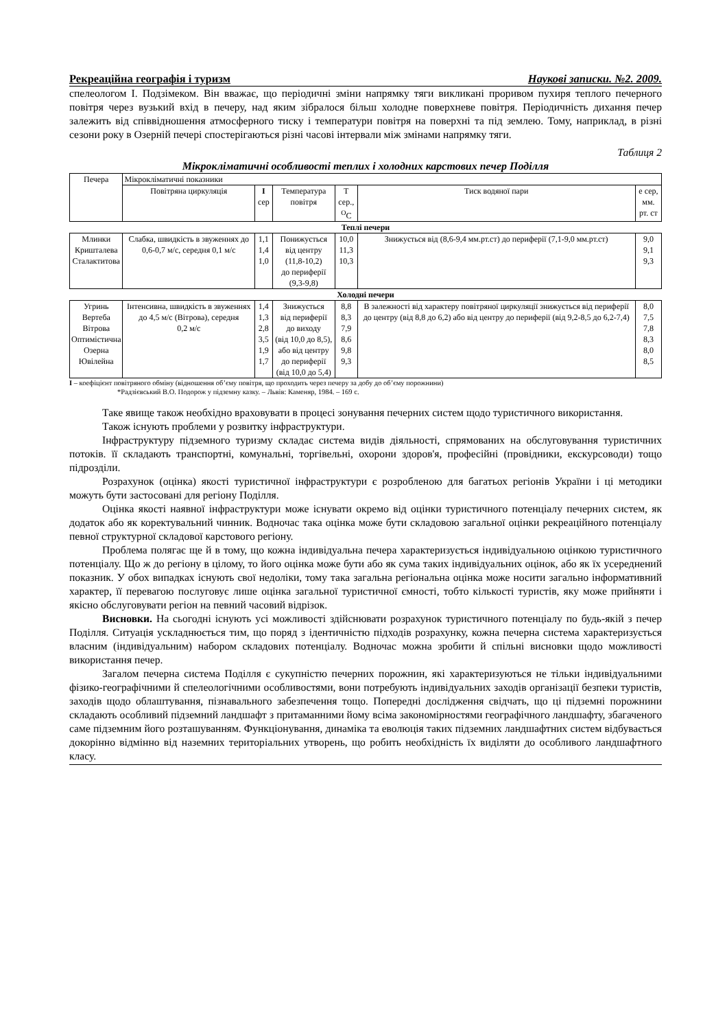Рекреаційна географія і туризм Наукові записки. №2. 2009.
спелеологом І. Подзімеком. Він вважає, що періодичні зміни напрямку тяги викликані проривом пухиря теплого печерного повітря через вузький вхід в печеру, над яким зібралося більш холодне поверхневе повітря. Періодичність дихання печер залежить від співвідношення атмосферного тиску і температури повітря на поверхні та під землею. Тому, наприклад, в різні сезони року в Озерній печері спостерігаються різні часові інтервали між змінами напрямку тяги.
Таблиця 2
Мікрокліматичні особливості теплих і холодних карстових печер Поділля
| Печера | Мікрокліматичні показники | | | | | |
| --- | --- | --- | --- | --- | --- | --- |
| | Повітряна циркуляція | I сер | Температура повітря | T сер., <sup>O</sup>C | Тиск водяної пари | е сер, мм. рт. ст |
| Теплі печери | | | | | | |
| Млинки Кришталева Сталактитова | Слабка, швидкість в звуженнях до 0,6-0,7 м/с, середня 0,1 м/с | 1,1 1,4 1,0 | Понижується від центру (11,8-10,2) до периферії (9,3-9,8) | 10,0 11,3 10,3 | Знижується від (8,6-9,4 мм.рт.ст) до периферії (7,1-9,0 мм.рт.ст) | 9,0 9,1 9,3 |
| Холодні печери | | | | | | |
| Угринь Вертеба Вітрова Оптимістична Озерна Ювілейна | Інтенсивна, швидкість в звуженнях до 4,5 м/с (Вітрова), середня 0,2 м/с | 1,4 1,3 2,8 3,5 1,9 1,7 | Знижується від периферії до виходу (від 10,0 до 8,5), або від центру до периферії (від 10,0 до 5,4) | 8,8 8,3 7,9 8,6 9,8 9,3 | В залежності від характеру повітряної циркуляції знижується від периферії до центру (від 8,8 до 6,2) або від центру до периферії (від 9,2-8,5 до 6,2-7,4) | 8,0 7,5 7,8 8,3 8,0 8,5 |
I – коефіцієнт повітряного обміну (відношення об’єму повітря, що проходить через печеру за добу до об’єму порожнини)
*Радзієвський В.О. Подорож у підземну казку. – Львів: Каменяр, 1984. – 169 с.
Таке явище також необхідно враховувати в процесі зонування печерних систем щодо туристичного використання.
Також існують проблеми у розвитку інфраструктури.
Інфраструктуру підземного туризму складає система видів діяльності, спрямованих на обслуговування туристичних потоків. її складають транспортні, комунальні, торгівельні, охорони здоров'я, професійні (провідники, екскурсоводи) тощо підрозділи.
Розрахунок (оцінка) якості туристичної інфраструктури є розробленою для багатьох регіонів України і ці методики можуть бути застосовані для регіону Поділля.
Оцінка якості наявної інфраструктури може існувати окремо від оцінки туристичного потенціалу печерних систем, як додаток або як коректувальний чинник. Водночас така оцінка може бути складовою загальної оцінки рекреаційного потенціалу певної структурної складової карстового регіону.
Проблема полягає ще й в тому, що кожна індивідуальна печера характеризується індивідуальною оцінкою туристичного потенціалу. Що ж до регіону в цілому, то його оцінка може бути або як сума таких індивідуальних оцінок, або як їх усереднений показник. У обох випадках існують свої недоліки, тому така загальна регіональна оцінка може носити загально інформативний характер, її перевагою послуговує лише оцінка загальної туристичної ємності, тобто кількості туристів, яку може прийняти і якісно обслуговувати регіон на певний часовий відрізок.
Висновки. На сьогодні існують усі можливості здійснювати розрахунок туристичного потенціалу по будь-якій з печер Поділля. Ситуація ускладнюється тим, що поряд з ідентичністю підходів розрахунку, кожна печерна система характеризується власним (індивідуальним) набором складових потенціалу. Водночас можна зробити й спільні висновки щодо можливості використання печер.
Загалом печерна система Поділля є сукупністю печерних порожнин, які характеризуються не тільки індивідуальними фізико-географічними й спелеологічними особливостями, вони потребують індивідуальних заходів організації безпеки туристів, заходів щодо облаштування, пізнавального забезпечення тощо. Попередні дослідження свідчать, що ці підземні порожнини складають особливий підземний ландшафт з притаманними йому всіма закономірностями географічного ландшафту, збагаченого саме підземним його розташуванням. Функціонування, динаміка та еволюція таких підземних ландшафтних систем відбувається докорінно відмінно від наземних територіальних утворень, що робить необхідність їх виділяти до особливого ландшафтного класу.